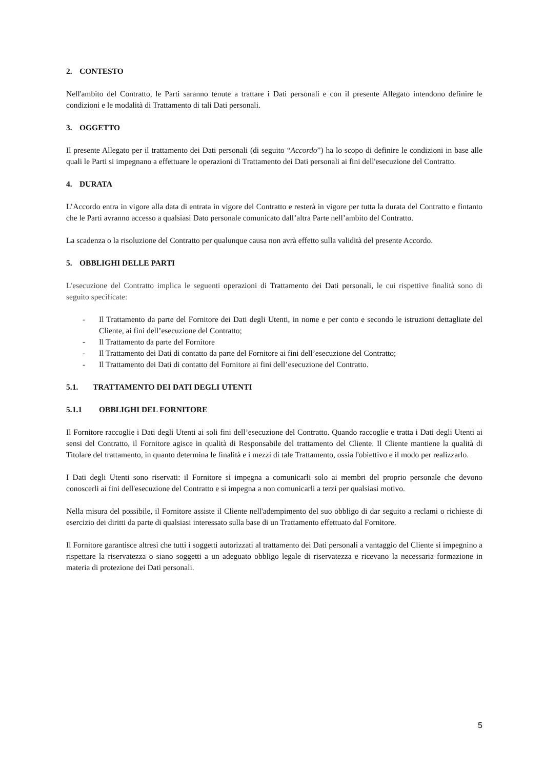2. CONTESTO
Nell'ambito del Contratto, le Parti saranno tenute a trattare i Dati personali e con il presente Allegato intendono definire le condizioni e le modalità di Trattamento di tali Dati personali.
3. OGGETTO
Il presente Allegato per il trattamento dei Dati personali (di seguito “Accordo”) ha lo scopo di definire le condizioni in base alle quali le Parti si impegnano a effettuare le operazioni di Trattamento dei Dati personali ai fini dell'esecuzione del Contratto.
4. DURATA
L’Accordo entra in vigore alla data di entrata in vigore del Contratto e resterà in vigore per tutta la durata del Contratto e fintanto che le Parti avranno accesso a qualsiasi Dato personale comunicato dall’altra Parte nell’ambito del Contratto.
La scadenza o la risoluzione del Contratto per qualunque causa non avrà effetto sulla validità del presente Accordo.
5. OBBLIGHI DELLE PARTI
L'esecuzione del Contratto implica le seguenti operazioni di Trattamento dei Dati personali, le cui rispettive finalità sono di seguito specificate:
- Il Trattamento da parte del Fornitore dei Dati degli Utenti, in nome e per conto e secondo le istruzioni dettagliate del Cliente, ai fini dell’esecuzione del Contratto;
- Il Trattamento da parte del Fornitore
- Il Trattamento dei Dati di contatto da parte del Fornitore ai fini dell’esecuzione del Contratto;
- Il Trattamento dei Dati di contatto del Fornitore ai fini dell’esecuzione del Contratto.
5.1. TRATTAMENTO DEI DATI DEGLI UTENTI
5.1.1 OBBLIGHI DEL FORNITORE
Il Fornitore raccoglie i Dati degli Utenti ai soli fini dell’esecuzione del Contratto. Quando raccoglie e tratta i Dati degli Utenti ai sensi del Contratto, il Fornitore agisce in qualità di Responsabile del trattamento del Cliente. Il Cliente mantiene la qualità di Titolare del trattamento, in quanto determina le finalità e i mezzi di tale Trattamento, ossia l'obiettivo e il modo per realizzarlo.
I Dati degli Utenti sono riservati: il Fornitore si impegna a comunicarli solo ai membri del proprio personale che devono conoscerli ai fini dell'esecuzione del Contratto e si impegna a non comunicarli a terzi per qualsiasi motivo.
Nella misura del possibile, il Fornitore assiste il Cliente nell'adempimento del suo obbligo di dar seguito a reclami o richieste di esercizio dei diritti da parte di qualsiasi interessato sulla base di un Trattamento effettuato dal Fornitore.
Il Fornitore garantisce altresì che tutti i soggetti autorizzati al trattamento dei Dati personali a vantaggio del Cliente si impegnino a rispettare la riservatezza o siano soggetti a un adeguato obbligo legale di riservatezza e ricevano la necessaria formazione in materia di protezione dei Dati personali.
5